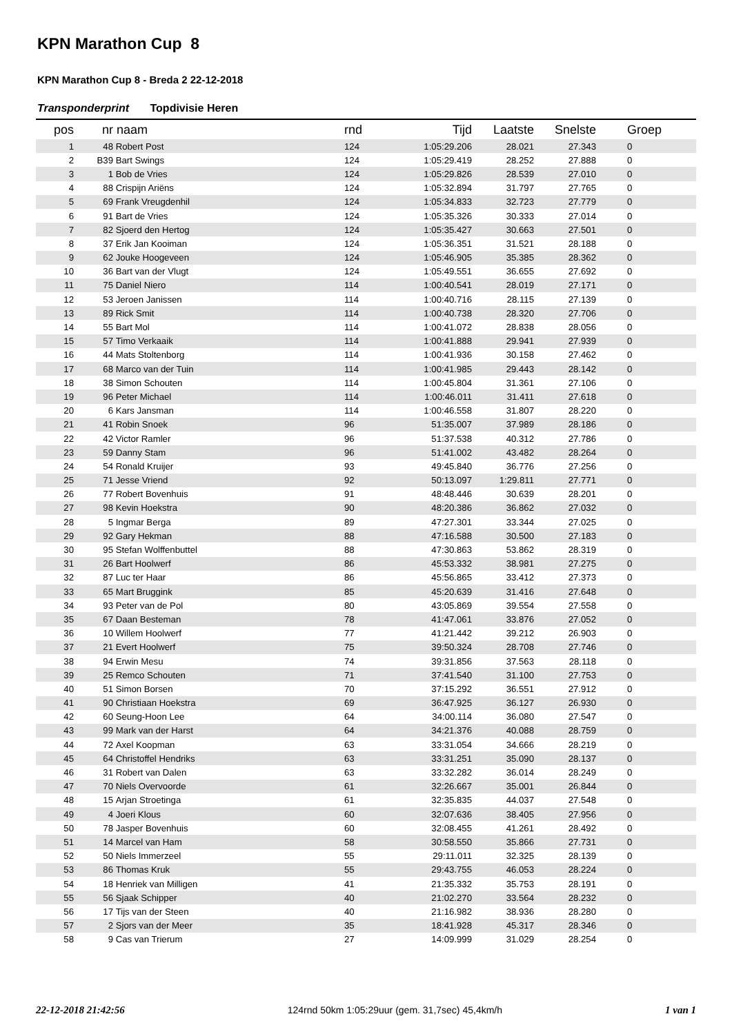KPN Marathon Cup 8
KPN Marathon Cup 8 - Breda 2 22-12-2018
Transponderprint Topdivisie Heren
| pos | nr | naam | rnd | Tijd | Laatste | Snelste | | Groep |
| --- | --- | --- | --- | --- | --- | --- | --- | --- |
| 1 | 48 | Robert Post | 124 | 1:05:29.206 | 28.021 | 27.343 | | 0 |
| 2 | B39 | Bart Swings | 124 | 1:05:29.419 | 28.252 | 27.888 | | 0 |
| 3 | 1 | Bob de Vries | 124 | 1:05:29.826 | 28.539 | 27.010 | | 0 |
| 4 | 88 | Crispijn Ariëns | 124 | 1:05:32.894 | 31.797 | 27.765 | | 0 |
| 5 | 69 | Frank Vreugdenhil | 124 | 1:05:34.833 | 32.723 | 27.779 | | 0 |
| 6 | 91 | Bart de Vries | 124 | 1:05:35.326 | 30.333 | 27.014 | | 0 |
| 7 | 82 | Sjoerd den Hertog | 124 | 1:05:35.427 | 30.663 | 27.501 | | 0 |
| 8 | 37 | Erik Jan Kooiman | 124 | 1:05:36.351 | 31.521 | 28.188 | | 0 |
| 9 | 62 | Jouke Hoogeveen | 124 | 1:05:46.905 | 35.385 | 28.362 | | 0 |
| 10 | 36 | Bart van der Vlugt | 124 | 1:05:49.551 | 36.655 | 27.692 | | 0 |
| 11 | 75 | Daniel Niero | 114 | 1:00:40.541 | 28.019 | 27.171 | | 0 |
| 12 | 53 | Jeroen Janissen | 114 | 1:00:40.716 | 28.115 | 27.139 | | 0 |
| 13 | 89 | Rick Smit | 114 | 1:00:40.738 | 28.320 | 27.706 | | 0 |
| 14 | 55 | Bart Mol | 114 | 1:00:41.072 | 28.838 | 28.056 | | 0 |
| 15 | 57 | Timo Verkaaik | 114 | 1:00:41.888 | 29.941 | 27.939 | | 0 |
| 16 | 44 | Mats Stoltenborg | 114 | 1:00:41.936 | 30.158 | 27.462 | | 0 |
| 17 | 68 | Marco van der Tuin | 114 | 1:00:41.985 | 29.443 | 28.142 | | 0 |
| 18 | 38 | Simon Schouten | 114 | 1:00:45.804 | 31.361 | 27.106 | | 0 |
| 19 | 96 | Peter Michael | 114 | 1:00:46.011 | 31.411 | 27.618 | | 0 |
| 20 | 6 | Kars Jansman | 114 | 1:00:46.558 | 31.807 | 28.220 | | 0 |
| 21 | 41 | Robin Snoek | 96 | 51:35.007 | 37.989 | 28.186 | | 0 |
| 22 | 42 | Victor Ramler | 96 | 51:37.538 | 40.312 | 27.786 | | 0 |
| 23 | 59 | Danny Stam | 96 | 51:41.002 | 43.482 | 28.264 | | 0 |
| 24 | 54 | Ronald Kruijer | 93 | 49:45.840 | 36.776 | 27.256 | | 0 |
| 25 | 71 | Jesse Vriend | 92 | 50:13.097 | 1:29.811 | 27.771 | | 0 |
| 26 | 77 | Robert Bovenhuis | 91 | 48:48.446 | 30.639 | 28.201 | | 0 |
| 27 | 98 | Kevin Hoekstra | 90 | 48:20.386 | 36.862 | 27.032 | | 0 |
| 28 | 5 | Ingmar Berga | 89 | 47:27.301 | 33.344 | 27.025 | | 0 |
| 29 | 92 | Gary Hekman | 88 | 47:16.588 | 30.500 | 27.183 | | 0 |
| 30 | 95 | Stefan Wolffenbuttel | 88 | 47:30.863 | 53.862 | 28.319 | | 0 |
| 31 | 26 | Bart Hoolwerf | 86 | 45:53.332 | 38.981 | 27.275 | | 0 |
| 32 | 87 | Luc ter Haar | 86 | 45:56.865 | 33.412 | 27.373 | | 0 |
| 33 | 65 | Mart Bruggink | 85 | 45:20.639 | 31.416 | 27.648 | | 0 |
| 34 | 93 | Peter van de Pol | 80 | 43:05.869 | 39.554 | 27.558 | | 0 |
| 35 | 67 | Daan Besteman | 78 | 41:47.061 | 33.876 | 27.052 | | 0 |
| 36 | 10 | Willem Hoolwerf | 77 | 41:21.442 | 39.212 | 26.903 | | 0 |
| 37 | 21 | Evert Hoolwerf | 75 | 39:50.324 | 28.708 | 27.746 | | 0 |
| 38 | 94 | Erwin Mesu | 74 | 39:31.856 | 37.563 | 28.118 | | 0 |
| 39 | 25 | Remco Schouten | 71 | 37:41.540 | 31.100 | 27.753 | | 0 |
| 40 | 51 | Simon Borsen | 70 | 37:15.292 | 36.551 | 27.912 | | 0 |
| 41 | 90 | Christiaan Hoekstra | 69 | 36:47.925 | 36.127 | 26.930 | | 0 |
| 42 | 60 | Seung-Hoon Lee | 64 | 34:00.114 | 36.080 | 27.547 | | 0 |
| 43 | 99 | Mark van der Harst | 64 | 34:21.376 | 40.088 | 28.759 | | 0 |
| 44 | 72 | Axel Koopman | 63 | 33:31.054 | 34.666 | 28.219 | | 0 |
| 45 | 64 | Christoffel Hendriks | 63 | 33:31.251 | 35.090 | 28.137 | | 0 |
| 46 | 31 | Robert van Dalen | 63 | 33:32.282 | 36.014 | 28.249 | | 0 |
| 47 | 70 | Niels Overvoorde | 61 | 32:26.667 | 35.001 | 26.844 | | 0 |
| 48 | 15 | Arjan Stroetinga | 61 | 32:35.835 | 44.037 | 27.548 | | 0 |
| 49 | 4 | Joeri Klous | 60 | 32:07.636 | 38.405 | 27.956 | | 0 |
| 50 | 78 | Jasper Bovenhuis | 60 | 32:08.455 | 41.261 | 28.492 | | 0 |
| 51 | 14 | Marcel van Ham | 58 | 30:58.550 | 35.866 | 27.731 | | 0 |
| 52 | 50 | Niels Immerzeel | 55 | 29:11.011 | 32.325 | 28.139 | | 0 |
| 53 | 86 | Thomas Kruk | 55 | 29:43.755 | 46.053 | 28.224 | | 0 |
| 54 | 18 | Henriek van Milligen | 41 | 21:35.332 | 35.753 | 28.191 | | 0 |
| 55 | 56 | Sjaak Schipper | 40 | 21:02.270 | 33.564 | 28.232 | | 0 |
| 56 | 17 | Tijs van der Steen | 40 | 21:16.982 | 38.936 | 28.280 | | 0 |
| 57 | 2 | Sjors van der Meer | 35 | 18:41.928 | 45.317 | 28.346 | | 0 |
| 58 | 9 | Cas van Trierum | 27 | 14:09.999 | 31.029 | 28.254 | | 0 |
22-12-2018 21:42:56 124rnd 50km 1:05:29uur (gem. 31,7sec) 45,4km/h 1 van 1